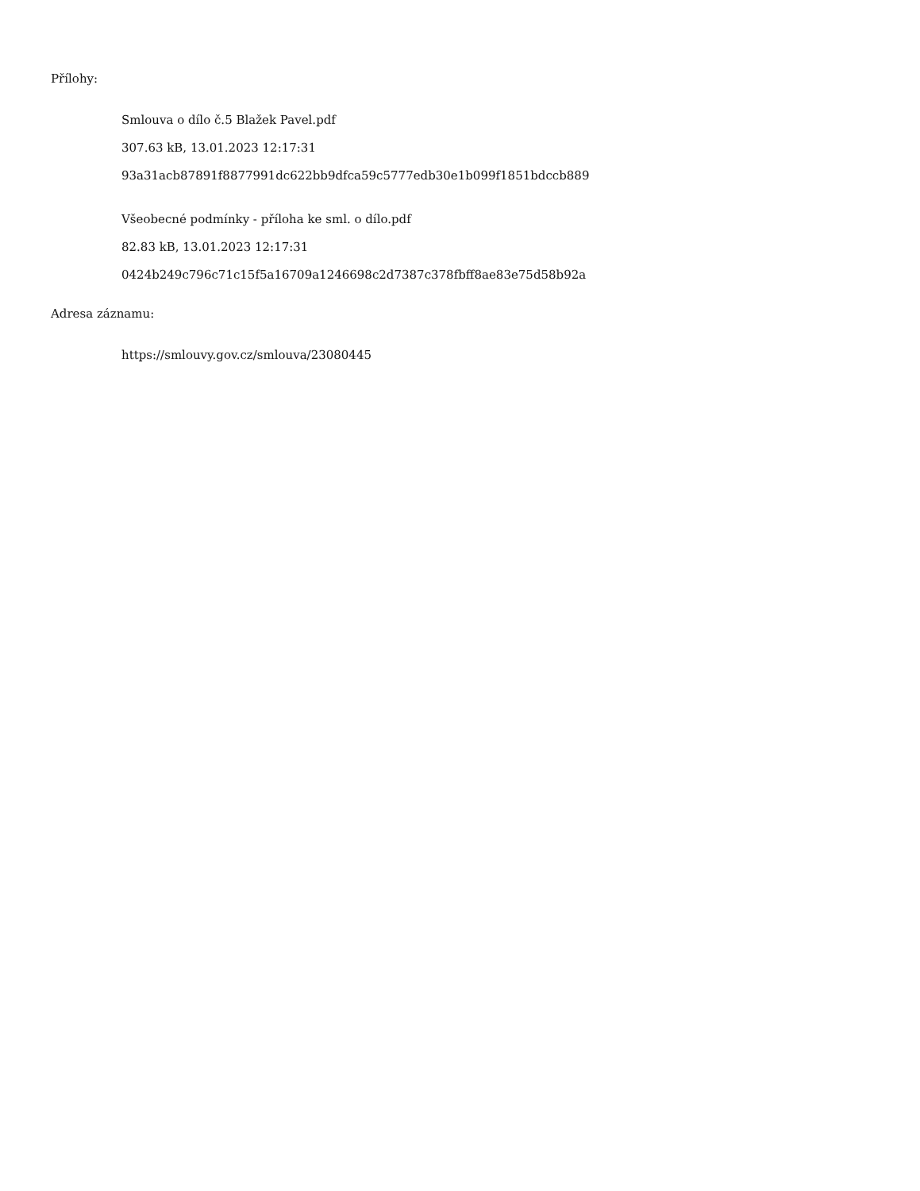Přílohy:
Smlouva o dílo č.5 Blažek Pavel.pdf
307.63 kB, 13.01.2023 12:17:31
93a31acb87891f8877991dc622bb9dfca59c5777edb30e1b099f1851bdccb889
Všeobecné podmínky - příloha ke sml. o dílo.pdf
82.83 kB, 13.01.2023 12:17:31
0424b249c796c71c15f5a16709a1246698c2d7387c378fbff8ae83e75d58b92a
Adresa záznamu:
https://smlouvy.gov.cz/smlouva/23080445